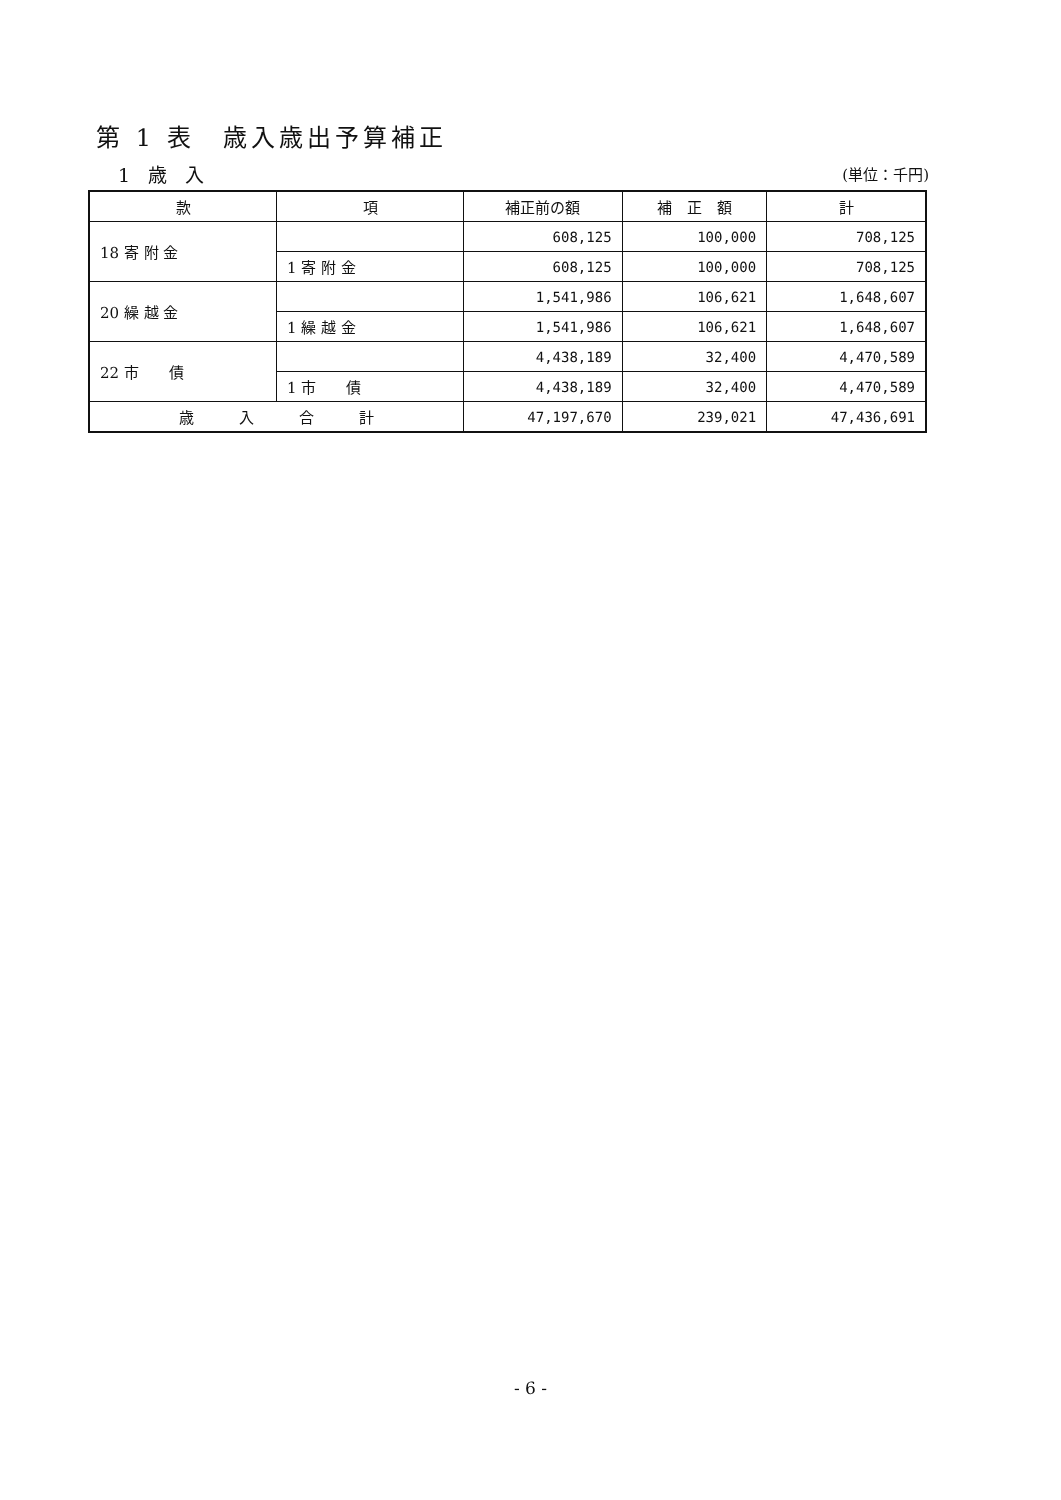第 1 表　歳入歳出予算補正
1 歳 入 (単位：千円)
| 款 | 項 | 補正前の額 | 補 正 額 | 計 |
| --- | --- | --- | --- | --- |
| 18 寄 附 金 | | 608,125 | 100,000 | 708,125 |
| | 1 寄 附 金 | 608,125 | 100,000 | 708,125 |
| 20 繰 越 金 | | 1,541,986 | 106,621 | 1,648,607 |
| | 1 繰 越 金 | 1,541,986 | 106,621 | 1,648,607 |
| 22 市 債 | | 4,438,189 | 32,400 | 4,470,589 |
| | 1 市 債 | 4,438,189 | 32,400 | 4,470,589 |
| 歳 入 合 計 | | 47,197,670 | 239,021 | 47,436,691 |
- 6 -